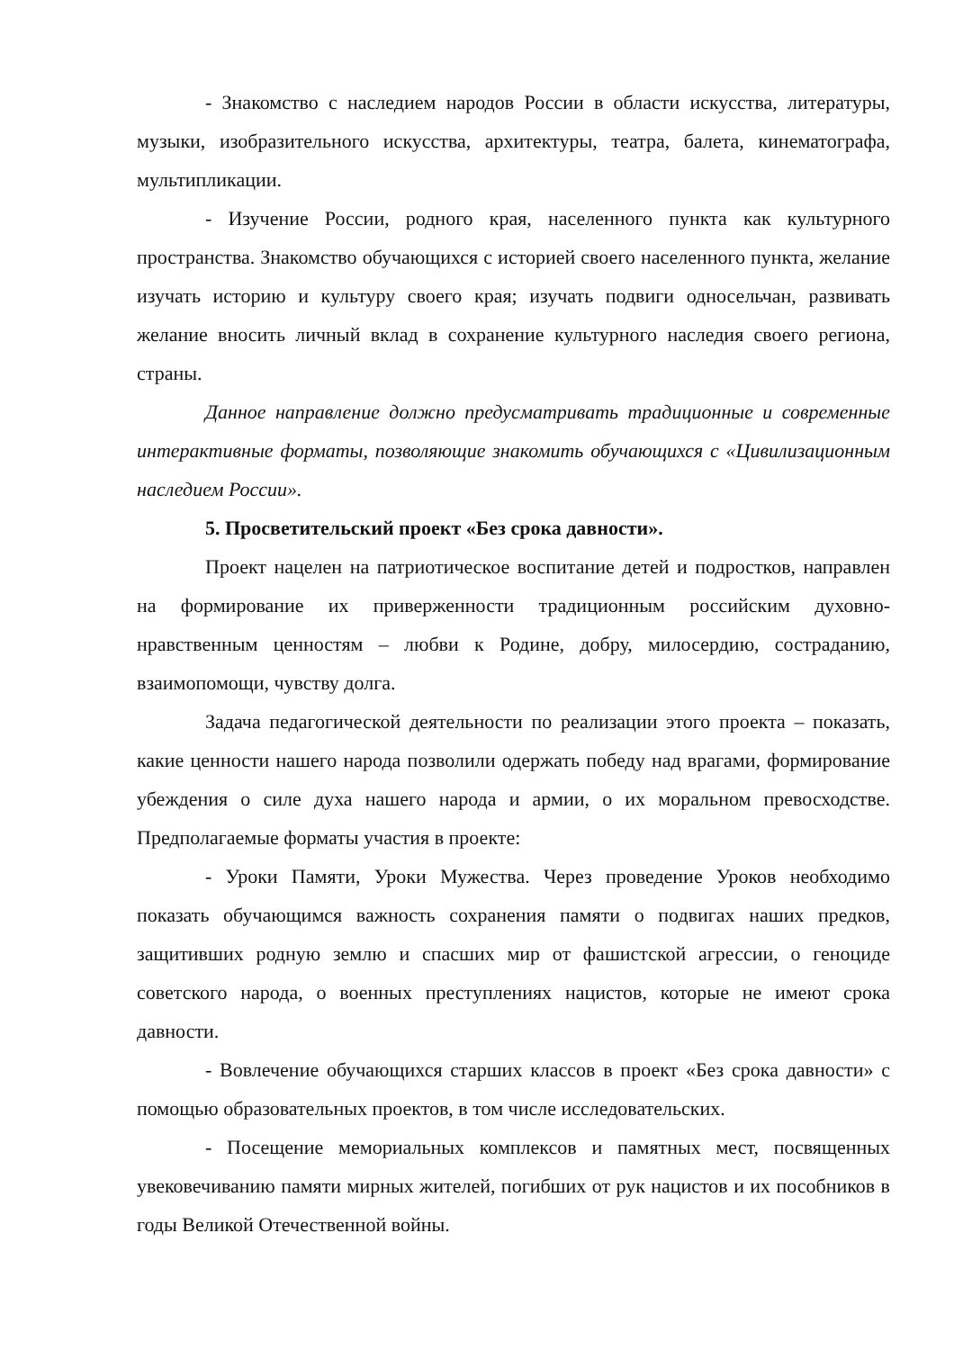- Знакомство с наследием народов России в области искусства, литературы, музыки, изобразительного искусства, архитектуры, театра, балета, кинематографа, мультипликации.
- Изучение России, родного края, населенного пункта как культурного пространства. Знакомство обучающихся с историей своего населенного пункта, желание изучать историю и культуру своего края; изучать подвиги односельчан, развивать желание вносить личный вклад в сохранение культурного наследия своего региона, страны.
Данное направление должно предусматривать традиционные и современные интерактивные форматы, позволяющие знакомить обучающихся с «Цивилизационным наследием России».
5. Просветительский проект «Без срока давности».
Проект нацелен на патриотическое воспитание детей и подростков, направлен на формирование их приверженности традиционным российским духовно-нравственным ценностям – любви к Родине, добру, милосердию, состраданию, взаимопомощи, чувству долга.
Задача педагогической деятельности по реализации этого проекта – показать, какие ценности нашего народа позволили одержать победу над врагами, формирование убеждения о силе духа нашего народа и армии, о их моральном превосходстве. Предполагаемые форматы участия в проекте:
- Уроки Памяти, Уроки Мужества. Через проведение Уроков необходимо показать обучающимся важность сохранения памяти о подвигах наших предков, защитивших родную землю и спасших мир от фашистской агрессии, о геноциде советского народа, о военных преступлениях нацистов, которые не имеют срока давности.
- Вовлечение обучающихся старших классов в проект «Без срока давности» с помощью образовательных проектов, в том числе исследовательских.
- Посещение мемориальных комплексов и памятных мест, посвященных увековечиванию памяти мирных жителей, погибших от рук нацистов и их пособников в годы Великой Отечественной войны.